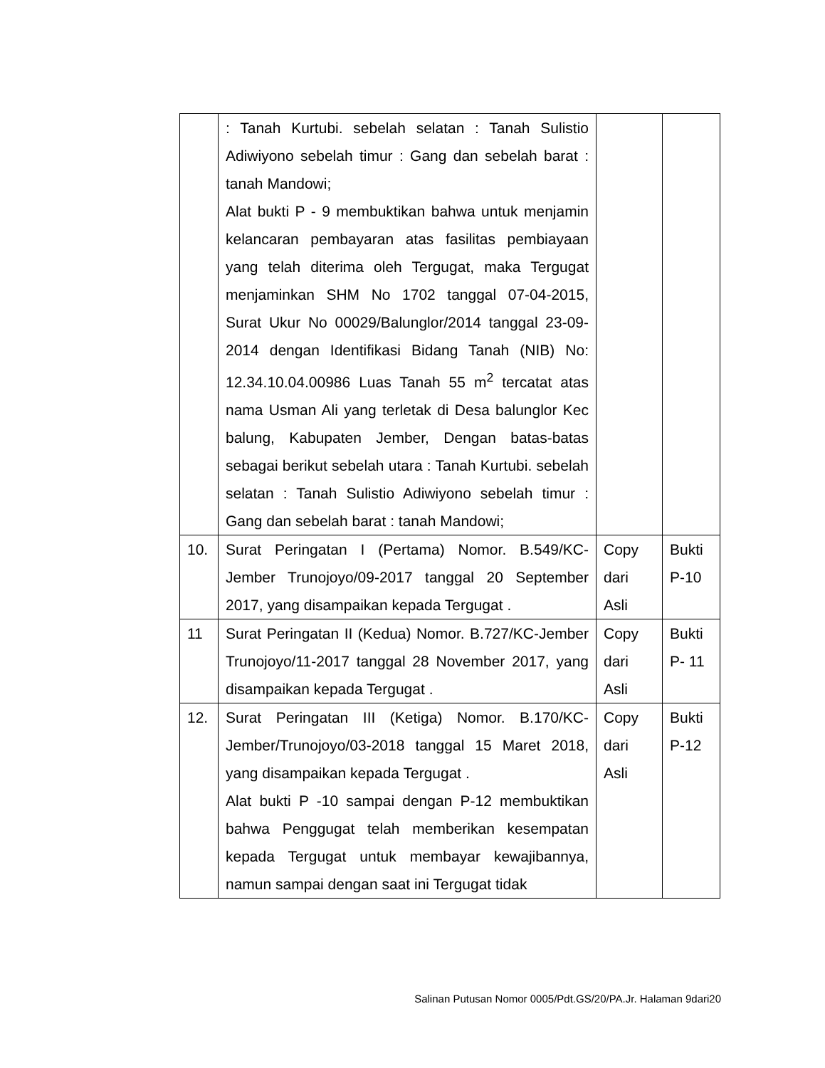| | : Tanah Kurtubi. sebelah selatan : Tanah Sulistio Adiwiyono sebelah timur : Gang dan sebelah barat : tanah Mandowi; Alat bukti P - 9 membuktikan bahwa untuk menjamin kelancaran pembayaran atas fasilitas pembiayaan yang telah diterima oleh Tergugat, maka Tergugat menjaminkan SHM No 1702 tanggal 07-04-2015, Surat Ukur No 00029/Balunglor/2014 tanggal 23-09-2014 dengan Identifikasi Bidang Tanah (NIB) No: 12.34.10.04.00986 Luas Tanah 55 m<sup>2</sup> tercatat atas nama Usman Ali yang terletak di Desa balunglor Kec balung, Kabupaten Jember, Dengan batas-batas sebagai berikut sebelah utara : Tanah Kurtubi. sebelah selatan : Tanah Sulistio Adiwiyono sebelah timur : Gang dan sebelah barat : tanah Mandowi; | | |
| 10. | Surat Peringatan I (Pertama) Nomor. B.549/KC-Jember Trunojoyo/09-2017 tanggal 20 September 2017, yang disampaikan kepada Tergugat . | Copy dari Asli | Bukti P-10 |
| 11 | Surat Peringatan II (Kedua) Nomor. B.727/KC-Jember Trunojoyo/11-2017 tanggal 28 November 2017, yang disampaikan kepada Tergugat . | Copy dari Asli | Bukti P- 11 |
| 12. | Surat Peringatan III (Ketiga) Nomor. B.170/KC-Jember/Trunojoyo/03-2018 tanggal 15 Maret 2018, yang disampaikan kepada Tergugat . Alat bukti P -10 sampai dengan P-12 membuktikan bahwa Penggugat telah memberikan kesempatan kepada Tergugat untuk membayar kewajibannya, namun sampai dengan saat ini Tergugat tidak | Copy dari Asli | Bukti P-12 |
Salinan Putusan Nomor 0005/Pdt.GS/20/PA.Jr. Halaman 9dari20